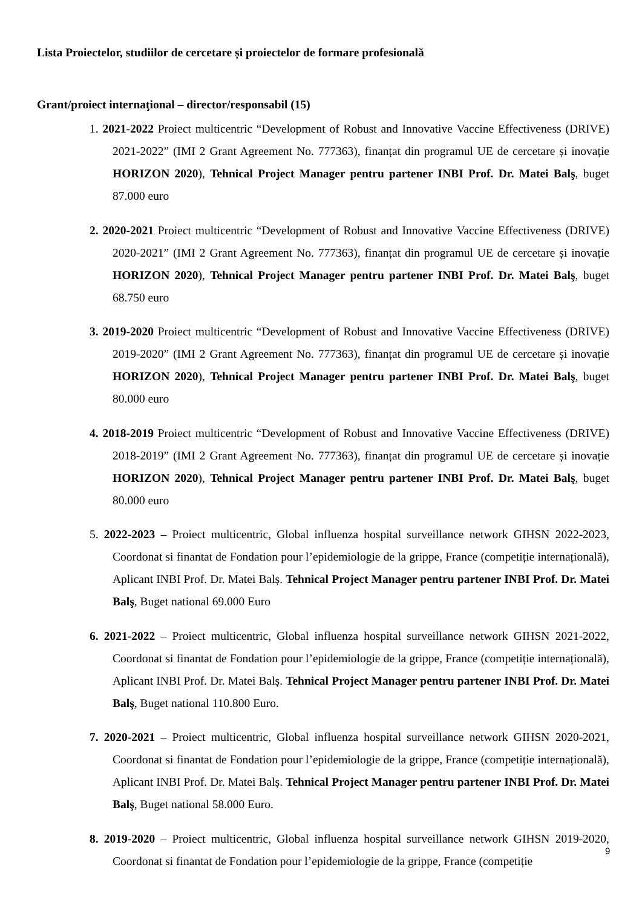Lista Proiectelor, studiilor de cercetare și proiectelor de formare profesională
Grant/proiect internaţional – director/responsabil (15)
1. 2021-2022 Proiect multicentric “Development of Robust and Innovative Vaccine Effectiveness (DRIVE) 2021-2022” (IMI 2 Grant Agreement No. 777363), finanțat din programul UE de cercetare și inovație HORIZON 2020), Tehnical Project Manager pentru partener INBI Prof. Dr. Matei Balş, buget 87.000 euro
2. 2020-2021 Proiect multicentric “Development of Robust and Innovative Vaccine Effectiveness (DRIVE) 2020-2021” (IMI 2 Grant Agreement No. 777363), finanțat din programul UE de cercetare și inovație HORIZON 2020), Tehnical Project Manager pentru partener INBI Prof. Dr. Matei Balş, buget 68.750 euro
3. 2019-2020 Proiect multicentric “Development of Robust and Innovative Vaccine Effectiveness (DRIVE) 2019-2020” (IMI 2 Grant Agreement No. 777363), finanțat din programul UE de cercetare și inovație HORIZON 2020), Tehnical Project Manager pentru partener INBI Prof. Dr. Matei Balş, buget 80.000 euro
4. 2018-2019 Proiect multicentric “Development of Robust and Innovative Vaccine Effectiveness (DRIVE) 2018-2019” (IMI 2 Grant Agreement No. 777363), finanțat din programul UE de cercetare și inovație HORIZON 2020), Tehnical Project Manager pentru partener INBI Prof. Dr. Matei Balş, buget 80.000 euro
5. 2022-2023 – Proiect multicentric, Global influenza hospital surveillance network GIHSN 2022-2023, Coordonat si finantat de Fondation pour l’epidemiologie de la grippe, France (competiție internațională), Aplicant INBI Prof. Dr. Matei Balș. Tehnical Project Manager pentru partener INBI Prof. Dr. Matei Balş, Buget national 69.000 Euro
6. 2021-2022 – Proiect multicentric, Global influenza hospital surveillance network GIHSN 2021-2022, Coordonat si finantat de Fondation pour l’epidemiologie de la grippe, France (competiție internațională), Aplicant INBI Prof. Dr. Matei Balș. Tehnical Project Manager pentru partener INBI Prof. Dr. Matei Balş, Buget national 110.800 Euro.
7. 2020-2021 – Proiect multicentric, Global influenza hospital surveillance network GIHSN 2020-2021, Coordonat si finantat de Fondation pour l’epidemiologie de la grippe, France (competiție internațională), Aplicant INBI Prof. Dr. Matei Balș. Tehnical Project Manager pentru partener INBI Prof. Dr. Matei Balş, Buget national 58.000 Euro.
8. 2019-2020 – Proiect multicentric, Global influenza hospital surveillance network GIHSN 2019-2020, Coordonat si finantat de Fondation pour l’epidemiologie de la grippe, France (competiție
9